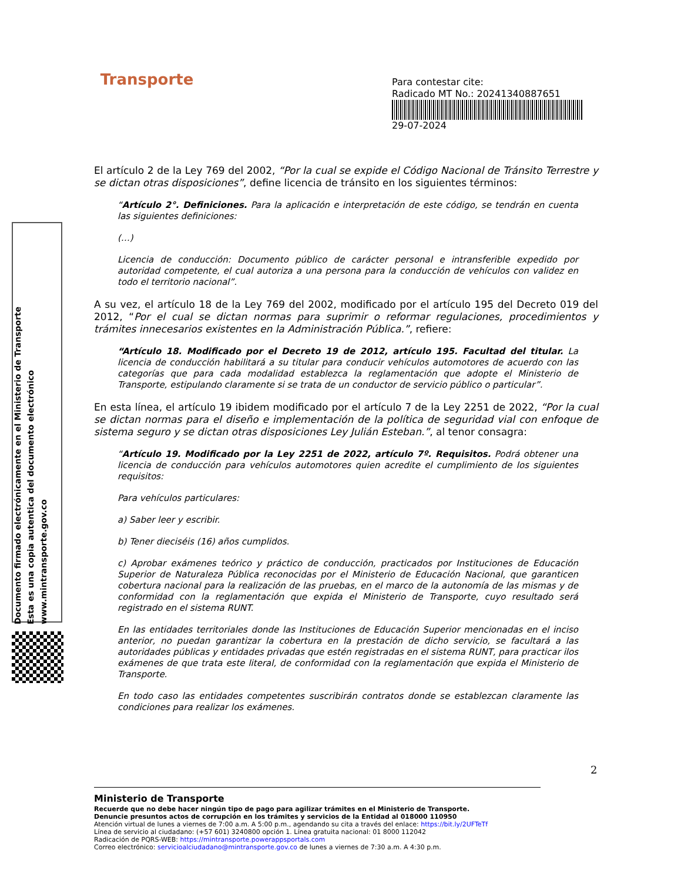Transporte
Para contestar cite:
Radicado MT No.: 20241340887651
29-07-2024
Documento firmado electrónicamente en el Ministerio de Transporte
Esta es una copia autentica del documento electrónico
www.mintransporte.gov.co
El artículo 2 de la Ley 769 del 2002, “Por la cual se expide el Código Nacional de Tránsito Terrestre y se dictan otras disposiciones”, define licencia de tránsito en los siguientes términos:
“Artículo 2°. Definiciones. Para la aplicación e interpretación de este código, se tendrán en cuenta las siguientes definiciones:
(…)
Licencia de conducción: Documento público de carácter personal e intransferible expedido por autoridad competente, el cual autoriza a una persona para la conducción de vehículos con validez en todo el territorio nacional”.
A su vez, el artículo 18 de la Ley 769 del 2002, modificado por el artículo 195 del Decreto 019 del 2012, “Por el cual se dictan normas para suprimir o reformar regulaciones, procedimientos y trámites innecesarios existentes en la Administración Pública.”, refiere:
“Artículo 18. Modificado por el Decreto 19 de 2012, artículo 195. Facultad del titular. La licencia de conducción habilitará a su titular para conducir vehículos automotores de acuerdo con las categorías que para cada modalidad establezca la reglamentación que adopte el Ministerio de Transporte, estipulando claramente si se trata de un conductor de servicio público o particular”.
En esta línea, el artículo 19 ibidem modificado por el artículo 7 de la Ley 2251 de 2022, “Por la cual se dictan normas para el diseño e implementación de la política de seguridad vial con enfoque de sistema seguro y se dictan otras disposiciones Ley Julián Esteban.”, al tenor consagra:
“Artículo 19. Modificado por la Ley 2251 de 2022, artículo 7º. Requisitos. Podrá obtener una licencia de conducción para vehículos automotores quien acredite el cumplimiento de los siguientes requisitos:
Para vehículos particulares:
a) Saber leer y escribir.
b) Tener dieciséis (16) años cumplidos.
c) Aprobar exámenes teórico y práctico de conducción, practicados por Instituciones de Educación Superior de Naturaleza Pública reconocidas por el Ministerio de Educación Nacional, que garanticen cobertura nacional para la realización de las pruebas, en el marco de la autonomía de las mismas y de conformidad con la reglamentación que expida el Ministerio de Transporte, cuyo resultado será registrado en el sistema RUNT.
En las entidades territoriales donde las Instituciones de Educación Superior mencionadas en el inciso anterior, no puedan garantizar la cobertura en la prestación de dicho servicio, se facultará a las autoridades públicas y entidades privadas que estén registradas en el sistema RUNT, para practicar ilos exámenes de que trata este literal, de conformidad con la reglamentación que expida el Ministerio de Transporte.
En todo caso las entidades competentes suscribirán contratos donde se establezcan claramente las condiciones para realizar los exámenes.
2
Ministerio de Transporte
Recuerde que no debe hacer ningún tipo de pago para agilizar trámites en el Ministerio de Transporte.
Denuncie presuntos actos de corrupción en los trámites y servicios de la Entidad al 018000 110950
Atención virtual de lunes a viernes de 7:00 a.m. A 5:00 p.m., agendando su cita a través del enlace: https://bit.ly/2UFTeTf
Línea de servicio al ciudadano: (+57 601) 3240800 opción 1. Línea gratuita nacional: 01 8000 112042
Radicación de PQRS-WEB: https://mintransporte.powerappsportals.com
Correo electrónico: servicioalciudadano@mintransporte.gov.co de lunes a viernes de 7:30 a.m. A 4:30 p.m.